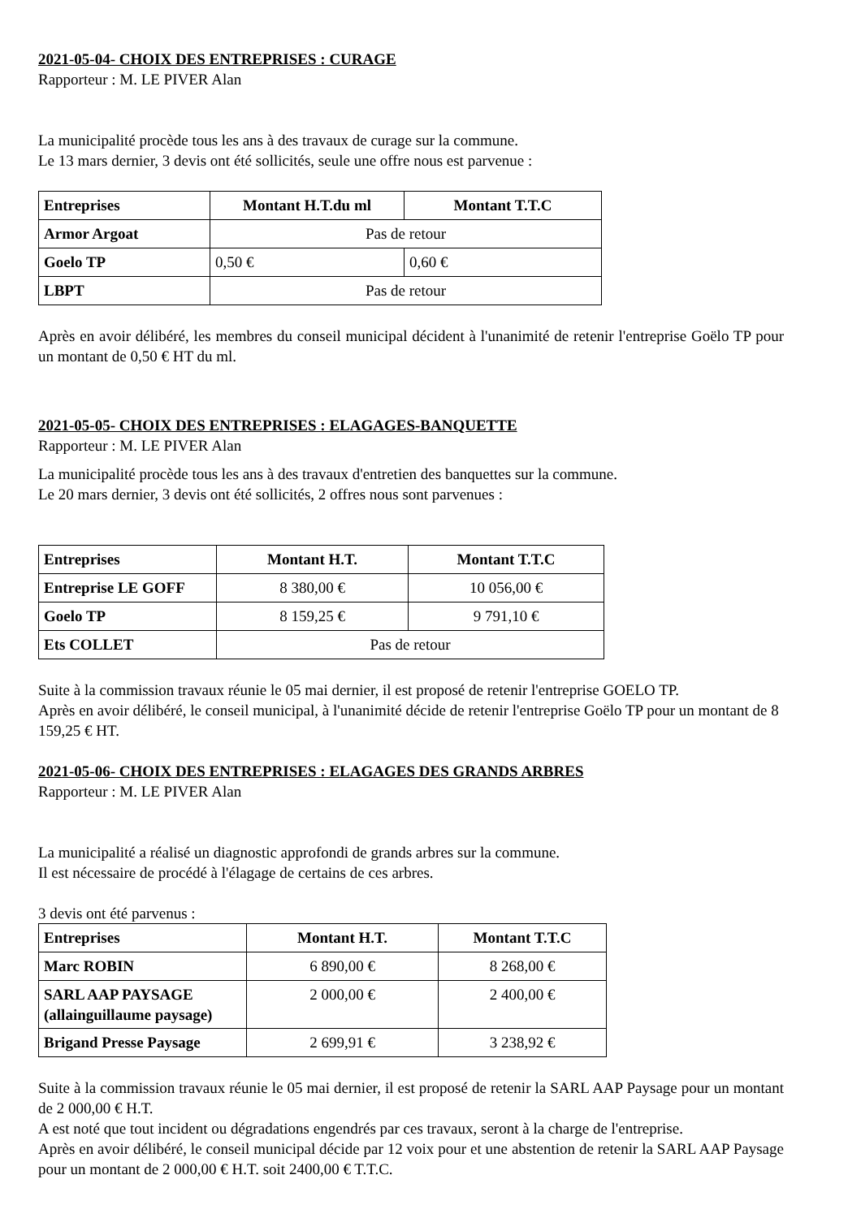2021-05-04- CHOIX DES ENTREPRISES : CURAGE
Rapporteur : M. LE PIVER Alan
La municipalité procède tous les ans à des travaux de curage sur la commune.
Le 13 mars dernier, 3 devis ont été sollicités, seule une offre nous est parvenue :
| Entreprises | Montant H.T.du ml | Montant T.T.C |
| --- | --- | --- |
| Armor Argoat | Pas de retour | |
| Goelo TP | 0,50 € | 0,60 € |
| LBPT | Pas de retour | |
Après en avoir délibéré, les membres du conseil municipal décident à l'unanimité de retenir l'entreprise Goëlo TP pour un montant de 0,50 € HT du ml.
2021-05-05- CHOIX DES ENTREPRISES : ELAGAGES-BANQUETTE
Rapporteur : M. LE PIVER Alan
La municipalité procède tous les ans à des travaux d'entretien des banquettes sur la commune.
Le 20 mars dernier, 3 devis ont été sollicités, 2 offres nous sont parvenues :
| Entreprises | Montant H.T. | Montant T.T.C |
| --- | --- | --- |
| Entreprise LE GOFF | 8 380,00 € | 10 056,00 € |
| Goelo TP | 8 159,25 € | 9 791,10 € |
| Ets COLLET | Pas de retour | |
Suite à la commission travaux réunie le 05 mai dernier, il est proposé de retenir l'entreprise GOELO TP.
Après en avoir délibéré, le conseil municipal, à l'unanimité décide de retenir l'entreprise Goëlo TP pour un montant de 8 159,25 € HT.
2021-05-06- CHOIX DES ENTREPRISES : ELAGAGES DES GRANDS ARBRES
Rapporteur : M. LE PIVER Alan
La municipalité a réalisé un diagnostic approfondi de grands arbres sur la commune.
Il est nécessaire de procédé à l'élagage de certains de ces arbres.
3 devis ont été parvenus :
| Entreprises | Montant H.T. | Montant T.T.C |
| --- | --- | --- |
| Marc ROBIN | 6 890,00 € | 8 268,00 € |
| SARL AAP PAYSAGE (allainguillaume paysage) | 2 000,00 € | 2 400,00 € |
| Brigand Presse Paysage | 2 699,91 € | 3 238,92 € |
Suite à la commission travaux réunie le 05 mai dernier, il est proposé de retenir la SARL AAP Paysage pour un montant de 2 000,00 € H.T.
A est noté que tout incident ou dégradations engendrés par ces travaux, seront à la charge de l'entreprise.
Après en avoir délibéré, le conseil municipal décide par 12 voix pour et une abstention de retenir la SARL AAP Paysage pour un montant de 2 000,00 € H.T. soit 2400,00 € T.T.C.